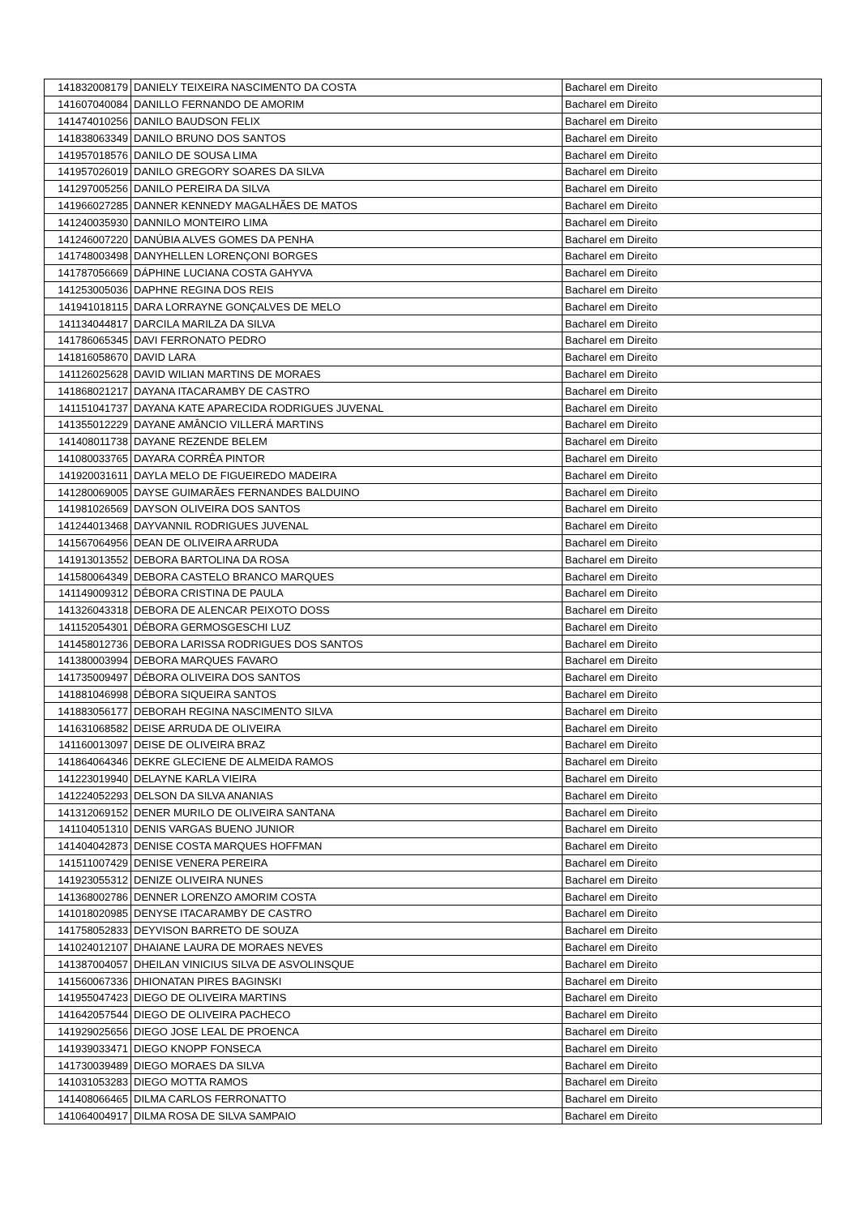| 141832008179 | DANIELY TEIXEIRA NASCIMENTO DA COSTA | Bacharel em Direito |
| 141607040084 | DANILLO FERNANDO DE AMORIM | Bacharel em Direito |
| 141474010256 | DANILO BAUDSON FELIX | Bacharel em Direito |
| 141838063349 | DANILO BRUNO DOS SANTOS | Bacharel em Direito |
| 141957018576 | DANILO DE SOUSA LIMA | Bacharel em Direito |
| 141957026019 | DANILO GREGORY SOARES DA SILVA | Bacharel em Direito |
| 141297005256 | DANILO PEREIRA DA SILVA | Bacharel em Direito |
| 141966027285 | DANNER KENNEDY MAGALHÃES DE MATOS | Bacharel em Direito |
| 141240035930 | DANNILO MONTEIRO LIMA | Bacharel em Direito |
| 141246007220 | DANÚBIA ALVES GOMES DA PENHA | Bacharel em Direito |
| 141748003498 | DANYHELLEN LORENÇONI BORGES | Bacharel em Direito |
| 141787056669 | DÁPHINE LUCIANA COSTA GAHYVA | Bacharel em Direito |
| 141253005036 | DAPHNE REGINA DOS REIS | Bacharel em Direito |
| 141941018115 | DARA LORRAYNE GONÇALVES DE MELO | Bacharel em Direito |
| 141134044817 | DARCILA MARILZA DA SILVA | Bacharel em Direito |
| 141786065345 | DAVI FERRONATO PEDRO | Bacharel em Direito |
| 141816058670 | DAVID LARA | Bacharel em Direito |
| 141126025628 | DAVID WILIAN MARTINS DE MORAES | Bacharel em Direito |
| 141868021217 | DAYANA ITACARAMBY DE CASTRO | Bacharel em Direito |
| 141151041737 | DAYANA KATE APARECIDA RODRIGUES JUVENAL | Bacharel em Direito |
| 141355012229 | DAYANE AMÂNCIO VILLERÁ MARTINS | Bacharel em Direito |
| 141408011738 | DAYANE REZENDE BELEM | Bacharel em Direito |
| 141080033765 | DAYARA CORRÊA PINTOR | Bacharel em Direito |
| 141920031611 | DAYLA MELO DE FIGUEIREDO MADEIRA | Bacharel em Direito |
| 141280069005 | DAYSE GUIMARÃES FERNANDES BALDUINO | Bacharel em Direito |
| 141981026569 | DAYSON OLIVEIRA DOS SANTOS | Bacharel em Direito |
| 141244013468 | DAYVANNIL RODRIGUES JUVENAL | Bacharel em Direito |
| 141567064956 | DEAN DE OLIVEIRA ARRUDA | Bacharel em Direito |
| 141913013552 | DEBORA BARTOLINA DA ROSA | Bacharel em Direito |
| 141580064349 | DEBORA CASTELO BRANCO MARQUES | Bacharel em Direito |
| 141149009312 | DÉBORA CRISTINA DE PAULA | Bacharel em Direito |
| 141326043318 | DEBORA DE ALENCAR PEIXOTO DOSS | Bacharel em Direito |
| 141152054301 | DÉBORA GERMOSGESCHI LUZ | Bacharel em Direito |
| 141458012736 | DEBORA LARISSA RODRIGUES DOS SANTOS | Bacharel em Direito |
| 141380003994 | DEBORA MARQUES FAVARO | Bacharel em Direito |
| 141735009497 | DÉBORA OLIVEIRA DOS SANTOS | Bacharel em Direito |
| 141881046998 | DÉBORA SIQUEIRA SANTOS | Bacharel em Direito |
| 141883056177 | DEBORAH REGINA NASCIMENTO SILVA | Bacharel em Direito |
| 141631068582 | DEISE ARRUDA DE OLIVEIRA | Bacharel em Direito |
| 141160013097 | DEISE DE OLIVEIRA BRAZ | Bacharel em Direito |
| 141864064346 | DEKRE GLECIENE DE ALMEIDA RAMOS | Bacharel em Direito |
| 141223019940 | DELAYNE KARLA VIEIRA | Bacharel em Direito |
| 141224052293 | DELSON DA SILVA ANANIAS | Bacharel em Direito |
| 141312069152 | DENER MURILO DE OLIVEIRA SANTANA | Bacharel em Direito |
| 141104051310 | DENIS VARGAS BUENO JUNIOR | Bacharel em Direito |
| 141404042873 | DENISE COSTA MARQUES HOFFMAN | Bacharel em Direito |
| 141511007429 | DENISE VENERA PEREIRA | Bacharel em Direito |
| 141923055312 | DENIZE OLIVEIRA NUNES | Bacharel em Direito |
| 141368002786 | DENNER LORENZO AMORIM COSTA | Bacharel em Direito |
| 141018020985 | DENYSE ITACARAMBY DE CASTRO | Bacharel em Direito |
| 141758052833 | DEYVISON BARRETO DE SOUZA | Bacharel em Direito |
| 141024012107 | DHAIANE LAURA DE MORAES NEVES | Bacharel em Direito |
| 141387004057 | DHEILAN VINICIUS SILVA DE ASVOLINSQUE | Bacharel em Direito |
| 141560067336 | DHIONATAN PIRES BAGINSKI | Bacharel em Direito |
| 141955047423 | DIEGO DE OLIVEIRA MARTINS | Bacharel em Direito |
| 141642057544 | DIEGO DE OLIVEIRA PACHECO | Bacharel em Direito |
| 141929025656 | DIEGO JOSE LEAL DE PROENCA | Bacharel em Direito |
| 141939033471 | DIEGO KNOPP FONSECA | Bacharel em Direito |
| 141730039489 | DIEGO MORAES DA SILVA | Bacharel em Direito |
| 141031053283 | DIEGO MOTTA RAMOS | Bacharel em Direito |
| 141408066465 | DILMA CARLOS FERRONATTO | Bacharel em Direito |
| 141064004917 | DILMA ROSA DE SILVA SAMPAIO | Bacharel em Direito |